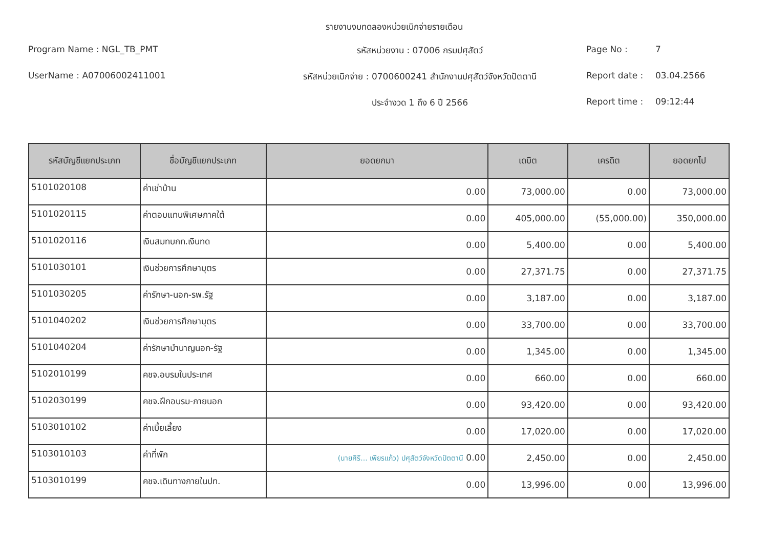รายงานงบทดลองหน่วยเบิกจ่ายรายเดือน
Program Name : NGL_TB_PMT รหัสหน่วยงาน : 07006 กรมปศุสัตว์ Page No : 7
UserName : A07006002411001 รหัสหน่วยเบิกจ่าย : 0700600241 สำนักงานปศุสัตว์จังหวัดปัตตานี Report date : 03.04.2566
ประจำงวด 1 ถึง 6 ปี 2566 Report time : 09:12:44
| รหัสบัญชีแยกประเภท | ชื่อบัญชีแยกประเภท | ยอดยกมา | เดบิต | เครดิต | ยอดยกไป |
| --- | --- | --- | --- | --- | --- |
| 5101020108 | ค่าเช่าบ้าน | 0.00 | 73,000.00 | 0.00 | 73,000.00 |
| 5101020115 | ค่าตอบแทนพิเศษภาคใต้ | 0.00 | 405,000.00 | (55,000.00) | 350,000.00 |
| 5101020116 | เงินสมทบกท.เงินทด | 0.00 | 5,400.00 | 0.00 | 5,400.00 |
| 5101030101 | เงินช่วยการศึกษาบุตร | 0.00 | 27,371.75 | 0.00 | 27,371.75 |
| 5101030205 | ค่ารักษา-นอก-รพ.รัฐ | 0.00 | 3,187.00 | 0.00 | 3,187.00 |
| 5101040202 | เงินช่วยการศึกษาบุตร | 0.00 | 33,700.00 | 0.00 | 33,700.00 |
| 5101040204 | ค่ารักษาบำนาญนอก-รัฐ | 0.00 | 1,345.00 | 0.00 | 1,345.00 |
| 5102010199 | คชจ.อบรมในประเทศ | 0.00 | 660.00 | 0.00 | 660.00 |
| 5102030199 | คชจ.ฝึกอบรม-ภายนอก | 0.00 | 93,420.00 | 0.00 | 93,420.00 |
| 5103010102 | ค่าเบี้ยเลี้ยง | 0.00 | 17,020.00 | 0.00 | 17,020.00 |
| 5103010103 | ค่าที่พัก | (นายศิริ... เพียรแก้ว) ปศุสัตว์จังหวัดปัตตานี 0.00 | 2,450.00 | 0.00 | 2,450.00 |
| 5103010199 | คชจ.เดินทางภายในปท. | 0.00 | 13,996.00 | 0.00 | 13,996.00 |